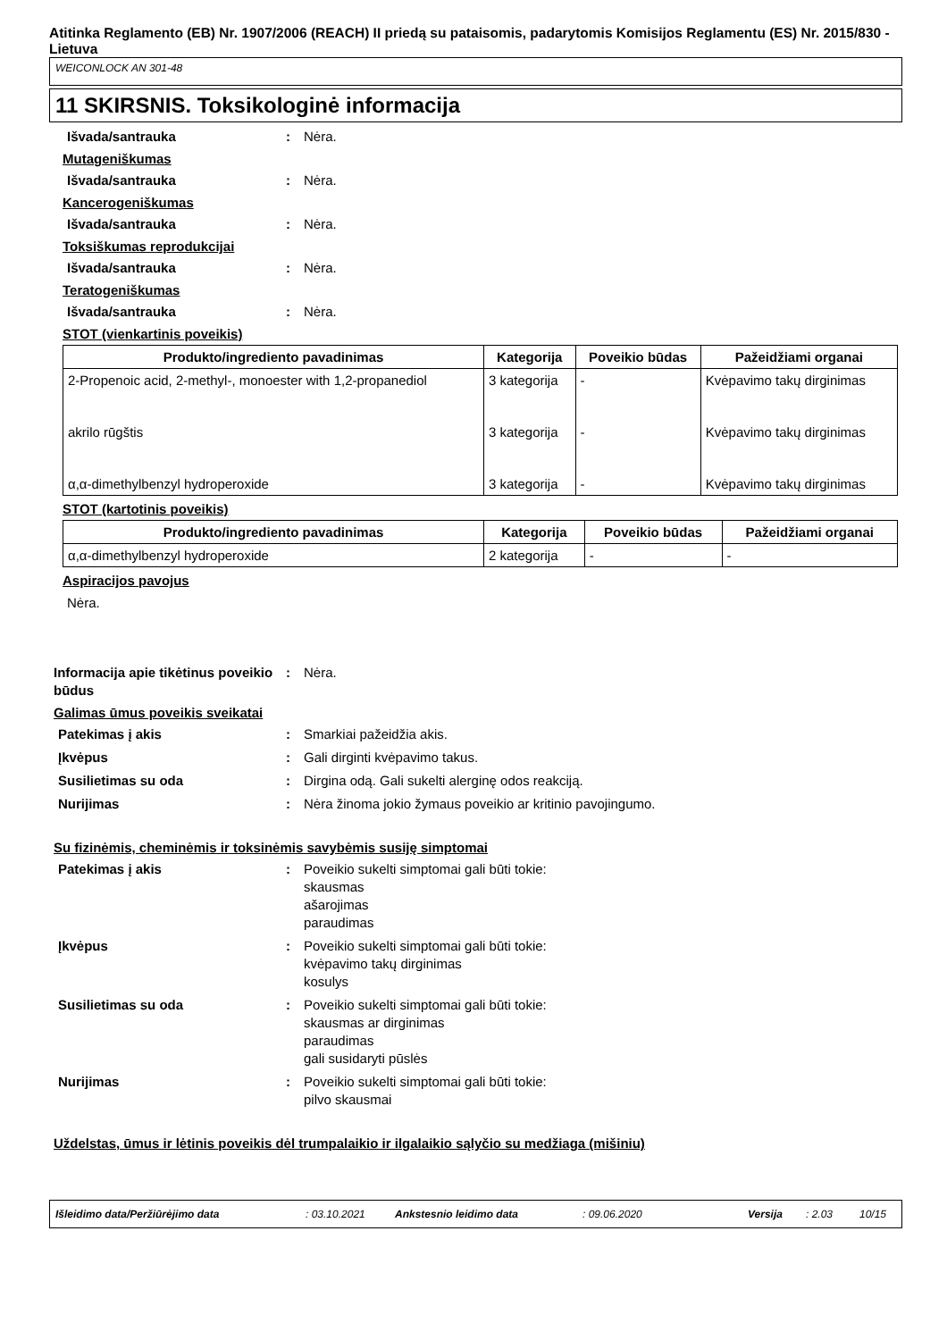Atitinka Reglamento (EB) Nr. 1907/2006 (REACH) II priedą su pataisomis, padarytomis Komisijos Reglamentu (ES) Nr. 2015/830 - Lietuva
WEICONLOCK AN 301-48
11 SKIRSNIS. Toksikologinė informacija
Išvada/santrauka : Nėra.
Mutageniškumas
Išvada/santrauka : Nėra.
Kancerogeniškumas
Išvada/santrauka : Nėra.
Toksiškumas reprodukcijai
Išvada/santrauka : Nėra.
Teratogeniškumas
Išvada/santrauka : Nėra.
STOT (vienkartinis poveikis)
| Produkto/ingrediento pavadinimas | Kategorija | Poveikio būdas | Pažeidžiami organai |
| --- | --- | --- | --- |
| 2-Propenoic acid, 2-methyl-, monoester with 1,2-propanediol | 3 kategorija | - | Kvėpavimo takų dirginimas |
| akrilo rūgštis | 3 kategorija | - | Kvėpavimo takų dirginimas |
| α,α-dimethylbenzyl hydroperoxide | 3 kategorija | - | Kvėpavimo takų dirginimas |
STOT (kartotinis poveikis)
| Produkto/ingrediento pavadinimas | Kategorija | Poveikio būdas | Pažeidžiami organai |
| --- | --- | --- | --- |
| α,α-dimethylbenzyl hydroperoxide | 2 kategorija | - | - |
Aspiracijos pavojus
Nėra.
Informacija apie tikėtinus poveikio būdus
: Nėra.
Galimas ūmus poveikis sveikatai
Patekimas į akis : Smarkiai pažeidžia akis.
Įkvėpus : Gali dirginti kvėpavimo takus.
Susilietimas su oda : Dirgina odą. Gali sukelti alerginę odos reakciją.
Nurijimas : Nėra žinoma jokio žymaus poveikio ar kritinio pavojingumo.
Su fizinėmis, cheminėmis ir toksinėmis savybėmis susiję simptomai
Patekimas į akis : Poveikio sukelti simptomai gali būti tokie:
skausmas
ašarojimas
paraudimas
Įkvėpus : Poveikio sukelti simptomai gali būti tokie:
kvėpavimo takų dirginimas
kosulys
Susilietimas su oda : Poveikio sukelti simptomai gali būti tokie:
skausmas ar dirginimas
paraudimas
gali susidaryti pūslės
Nurijimas : Poveikio sukelti simptomai gali būti tokie:
pilvo skausmai
Uždelstas, ūmus ir lėtinis poveikis dėl trumpalaikio ir ilgalaikio sąlyčio su medžiaga (mišiniu)
Išleidimo data/Peržiūrėjimo data: 03.10.2021 Ankstesnio leidimo data: 09.06.2020 Versija: 2.03 10/15